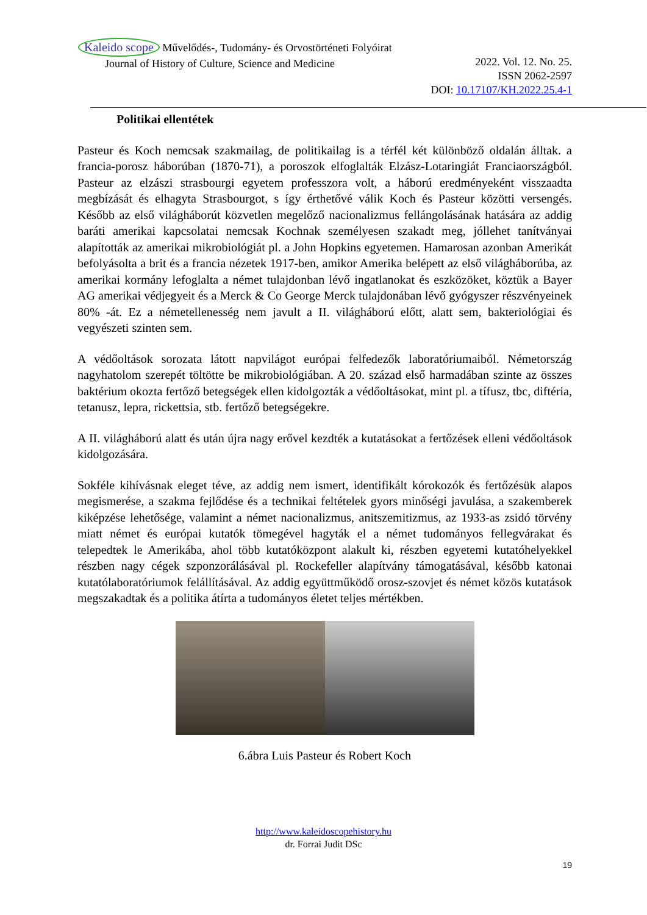Kaleido scope Művelődés-, Tudomány- és Orvostörténeti Folyóirat
Journal of History of Culture, Science and Medicine
2022. Vol. 12. No. 25.
ISSN 2062-2597
DOI: 10.17107/KH.2022.25.4-1
Politikai ellentétek
Pasteur és Koch nemcsak szakmailag, de politikailag is a térfél két különböző oldalán álltak. a francia-porosz háborúban (1870-71), a poroszok elfoglalták Elzász-Lotaringiát Franciaországból. Pasteur az elzászi strasbourgi egyetem professzora volt, a háború eredményeként visszaadta megbízását és elhagyta Strasbourgot, s így érthetővé válik Koch és Pasteur közötti versengés. Később az első világháborút közvetlen megelőző nacionalizmus fellángolásának hatására az addig baráti amerikai kapcsolatai nemcsak Kochnak személyesen szakadt meg, jóllehet tanítványai alapították az amerikai mikrobiológiát pl. a John Hopkins egyetemen. Hamarosan azonban Amerikát befolyásolta a brit és a francia nézetek 1917-ben, amikor Amerika belépett az első világháborúba, az amerikai kormány lefoglalta a német tulajdonban lévő ingatlanokat és eszközöket, köztük a Bayer AG amerikai védjegyeit és a Merck & Co George Merck tulajdonában lévő gyógyszer részvényeinek 80% -át. Ez a németellenesség nem javult a II. világháború előtt, alatt sem, bakteriológiai és vegyészeti szinten sem.
A védőoltások sorozata látott napvilágot európai felfedezők laboratóriumaiból. Németország nagyhatolom szerepét töltötte be mikrobiológiában. A 20. század első harmadában szinte az összes baktérium okozta fertőző betegségek ellen kidolgozták a védőoltásokat, mint pl. a tífusz, tbc, diftéria, tetanusz, lepra, rickettsia, stb. fertőző betegségekre.
A II. világháború alatt és után újra nagy erővel kezdték a kutatásokat a fertőzések elleni védőoltások kidolgozására.
Sokféle kihívásnak eleget téve, az addig nem ismert, identifikált kórokozók és fertőzésük alapos megismerése, a szakma fejlődése és a technikai feltételek gyors minőségi javulása, a szakemberek kiképzése lehetősége, valamint a német nacionalizmus, anitszemitizmus, az 1933-as zsidó törvény miatt német és európai kutatók tömegével hagyták el a német tudományos fellegvárakat és telepedtek le Amerikába, ahol több kutatóközpont alakult ki, részben egyetemi kutatóhelyekkel részben nagy cégek szponzorálásával pl. Rockefeller alapítvány támogatásával, később katonai kutatólaboratóriumok felállításával. Az addig együttműködő orosz-szovjet és német közös kutatások megszakadtak és a politika átírta a tudományos életet teljes mértékben.
6.ábra Luis Pasteur és Robert Koch
http://www.kaleidoscopehistory.hu
dr. Forrai Judit DSc
19